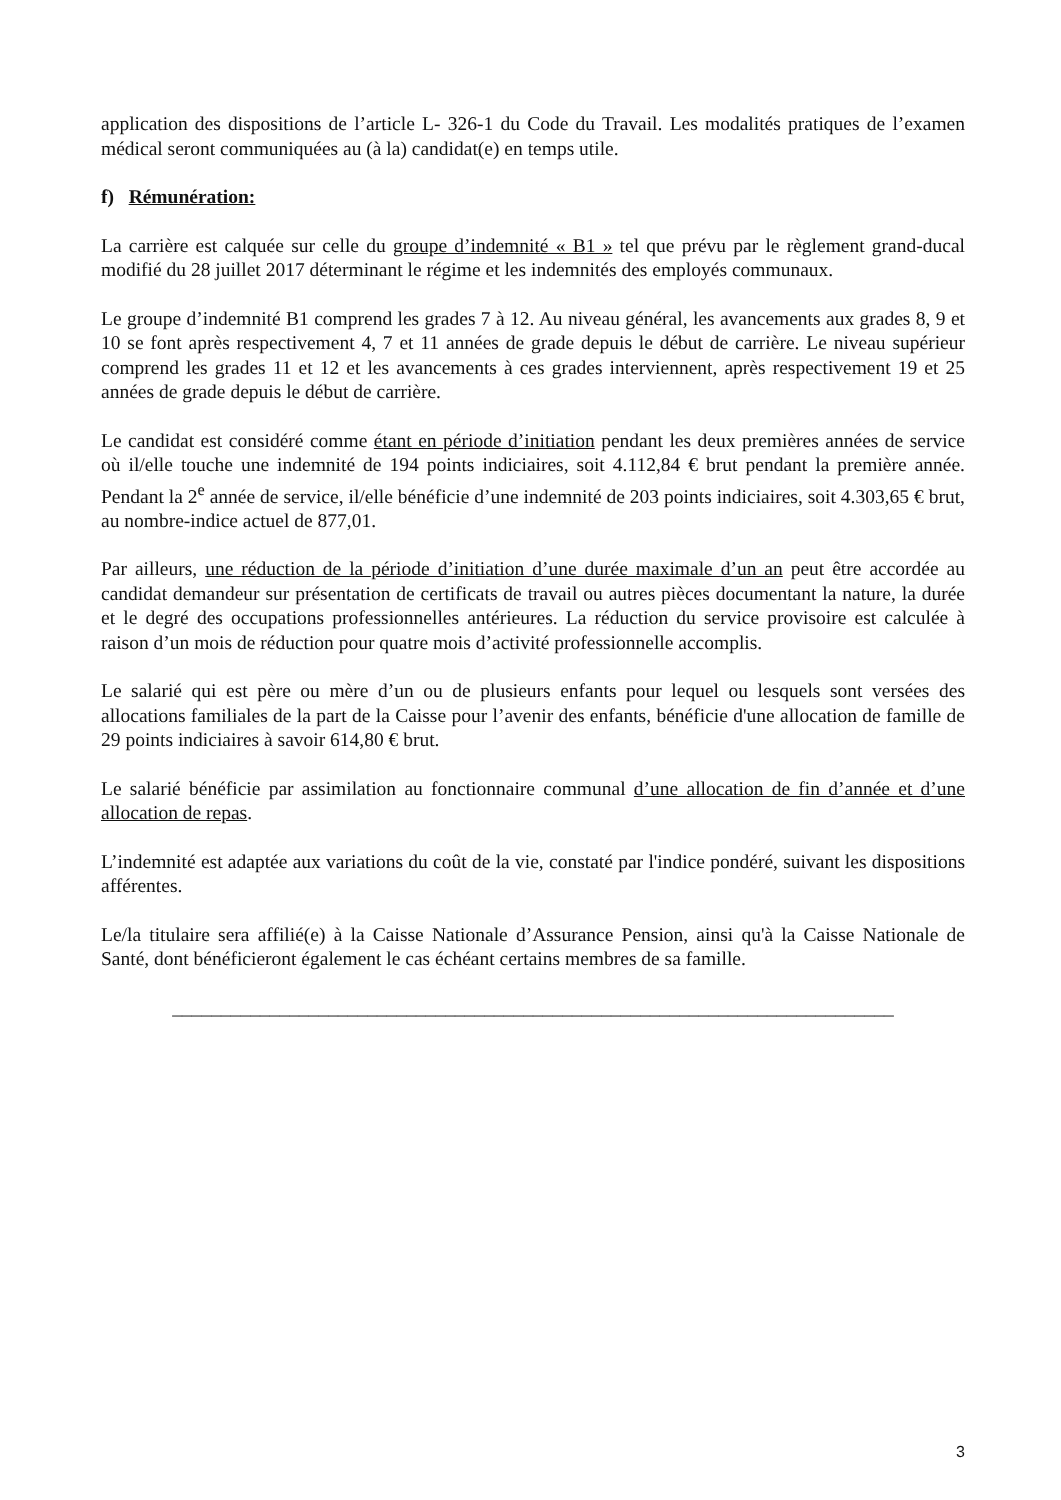application des dispositions de l’article L- 326-1 du Code du Travail. Les modalités pratiques de l’examen médical seront communiquées au (à la) candidat(e) en temps utile.
f) Rémunération:
La carrière est calquée sur celle du groupe d’indemnité « B1 » tel que prévu par le règlement grand-ducal modifié du 28 juillet 2017 déterminant le régime et les indemnités des employés communaux.
Le groupe d’indemnité B1 comprend les grades 7 à 12. Au niveau général, les avancements aux grades 8, 9 et 10 se font après respectivement 4, 7 et 11 années de grade depuis le début de carrière. Le niveau supérieur comprend les grades 11 et 12 et les avancements à ces grades interviennent, après respectivement 19 et 25 années de grade depuis le début de carrière.
Le candidat est considéré comme étant en période d’initiation pendant les deux premières années de service où il/elle touche une indemnité de 194 points indiciaires, soit 4.112,84 € brut pendant la première année. Pendant la 2<sup>e</sup> année de service, il/elle bénéficie d’une indemnité de 203 points indiciaires, soit 4.303,65 € brut, au nombre-indice actuel de 877,01.
Par ailleurs, une réduction de la période d’initiation d’une durée maximale d’un an peut être accordée au candidat demandeur sur présentation de certificats de travail ou autres pièces documentant la nature, la durée et le degré des occupations professionnelles antérieures. La réduction du service provisoire est calculée à raison d’un mois de réduction pour quatre mois d’activité professionnelle accomplis.
Le salarié qui est père ou mère d’un ou de plusieurs enfants pour lequel ou lesquels sont versées des allocations familiales de la part de la Caisse pour l’avenir des enfants, bénéficie d'une allocation de famille de 29 points indiciaires à savoir 614,80 € brut.
Le salarié bénéficie par assimilation au fonctionnaire communal d’une allocation de fin d’année et d’une allocation de repas.
L’indemnité est adaptée aux variations du coût de la vie, constaté par l'indice pondéré, suivant les dispositions afférentes.
Le/la titulaire sera affilié(e) à la Caisse Nationale d’Assurance Pension, ainsi qu'à la Caisse Nationale de Santé, dont bénéficieront également le cas échéant certains membres de sa famille.
__________________________________________________________________________
3